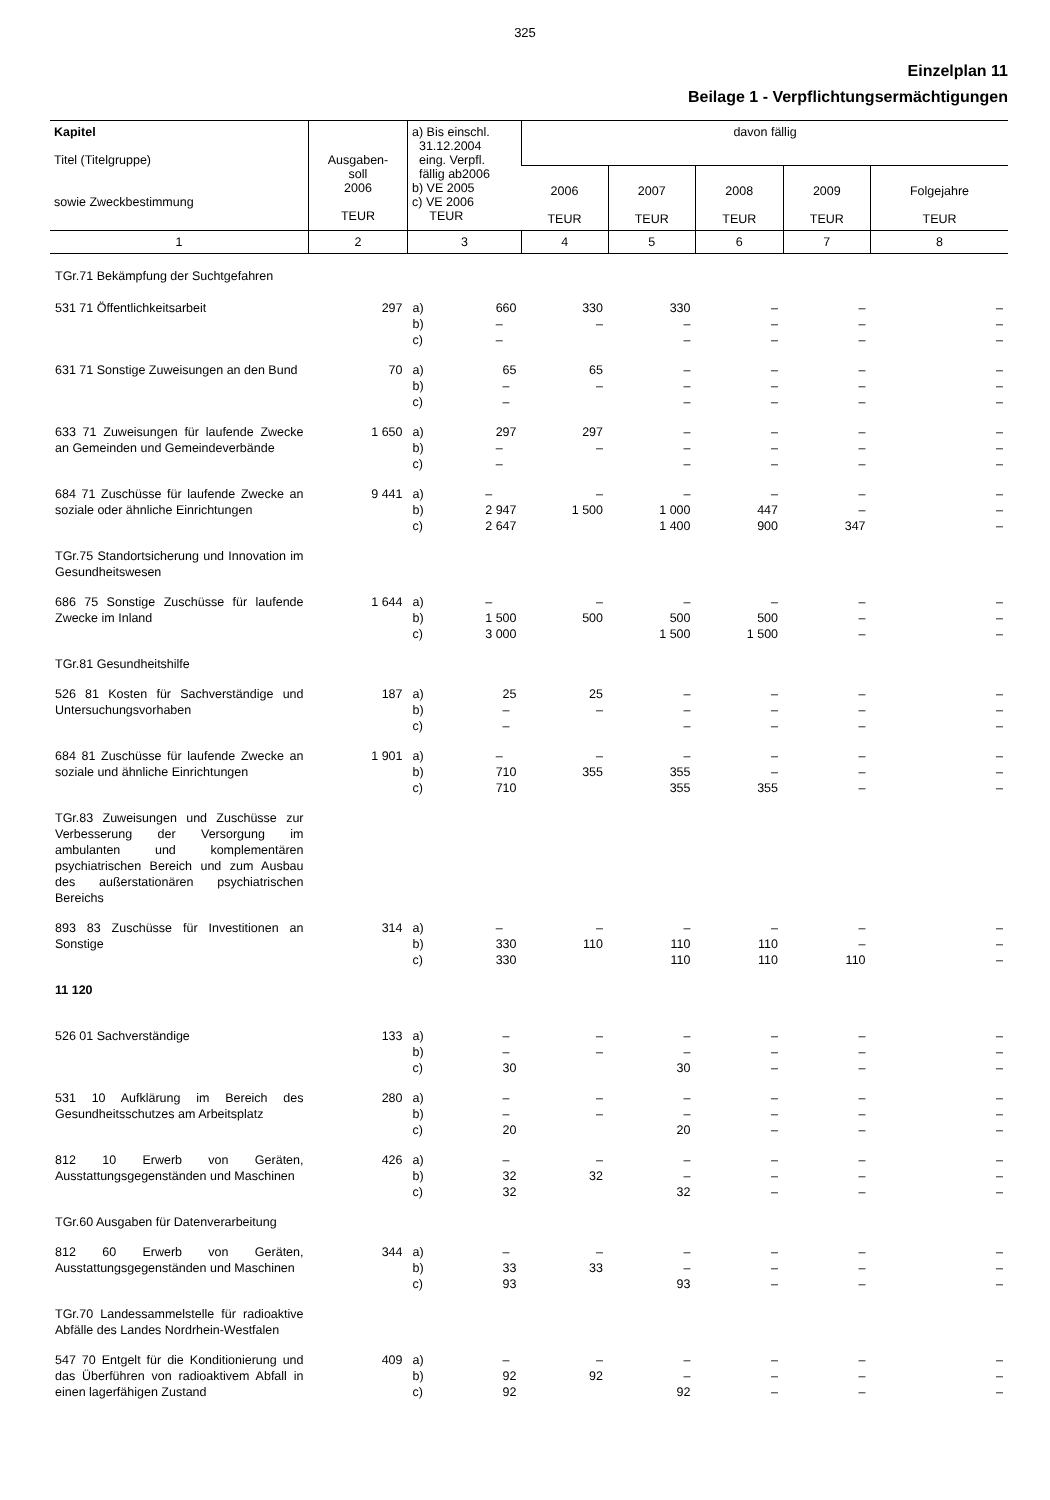325
Einzelplan 11
Beilage 1 - Verpflichtungsermächtigungen
| Kapitel Titel (Titelgruppe) sowie Zweckbestimmung | Ausgaben- soll 2006 TEUR | a) Bis einschl. 31.12.2004 eing. Verpfl. fällig ab2006 b) VE 2005 c) VE 2006 TEUR | davon fällig | | | | |
| --- | --- | --- | --- | --- | --- | --- | --- |
| | | | 2006 TEUR | 2007 TEUR | 2008 TEUR | 2009 TEUR | Folgejahre TEUR |
| 1 | 2 | 3 | 4 | 5 | 6 | 7 | 8 |
| TGr.71 Bekämpfung der Suchtgefahren | | | | | | | |
| 531 71 Öffentlichkeitsarbeit | 297 | a) 660 – – b) c) | 330 – | 330 – – | – – – | – – – | – – – |
| 631 71 Sonstige Zuweisungen an den Bund | 70 | a) 65 – – b) c) | 65 – | – – – | – – – | – – – | – – – |
| 633 71 Zuweisungen für laufende Zwecke an Gemeinden und Gemeindeverbände | 1 650 | a) 297 – – b) c) | 297 – | – – – | – – – | – – – | – – – |
| 684 71 Zuschüsse für laufende Zwecke an soziale oder ähnliche Einrichtungen | 9 441 | a) – 2 947 2 647 b) c) | – 1 500 | – 1 000 1 400 | – 447 900 | – – 347 | – – – |
| TGr.75 Standortsicherung und Innovation im Gesundheitswesen | | | | | | | |
| 686 75 Sonstige Zuschüsse für laufende Zwecke im Inland | 1 644 | a) – 1 500 3 000 b) c) | – 500 | – 500 1 500 | – 500 1 500 | – – – | – – – |
| TGr.81 Gesundheitshilfe | | | | | | | |
| 526 81 Kosten für Sachverständige und Untersuchungsvorhaben | 187 | a) 25 – – b) c) | 25 – | – – – | – – – | – – – | – – – |
| 684 81 Zuschüsse für laufende Zwecke an soziale und ähnliche Einrichtungen | 1 901 | a) – 710 710 b) c) | – 355 | – 355 355 | – – 355 | – – – | – – – |
| TGr.83 Zuweisungen und Zuschüsse zur Verbesserung der Versorgung im ambulanten und komplementären psychiatrischen Bereich und zum Ausbau des außerstationären psychiatrischen Bereichs | | | | | | | |
| 893 83 Zuschüsse für Investitionen an Sonstige | 314 | a) – 330 330 b) c) | – 110 | – 110 110 | – 110 110 | – – 110 | – – – |
| 11 120 | | | | | | | |
| 526 01 Sachverständige | 133 | a) – – 30 b) c) | – – | – – 30 | – – – | – – – | – – – |
| 531 10 Aufklärung im Bereich des Gesundheitsschutzes am Arbeitsplatz | 280 | a) – – 20 b) c) | – – | – – 20 | – – – | – – – | – – – |
| 812 10 Erwerb von Geräten, Ausstattungsgegenständen und Maschinen | 426 | a) – 32 32 b) c) | – 32 | – – 32 | – – – | – – – | – – – |
| TGr.60 Ausgaben für Datenverarbeitung | | | | | | | |
| 812 60 Erwerb von Geräten, Ausstattungsgegenständen und Maschinen | 344 | a) – 33 93 b) c) | – 33 | – – 93 | – – – | – – – | – – – |
| TGr.70 Landessammelstelle für radioaktive Abfälle des Landes Nordrhein-Westfalen | | | | | | | |
| 547 70 Entgelt für die Konditionierung und das Überführen von radioaktivem Abfall in einen lagerfähigen Zustand | 409 | a) – 92 92 b) c) | – 92 | – – 92 | – – – | – – – | – – – |